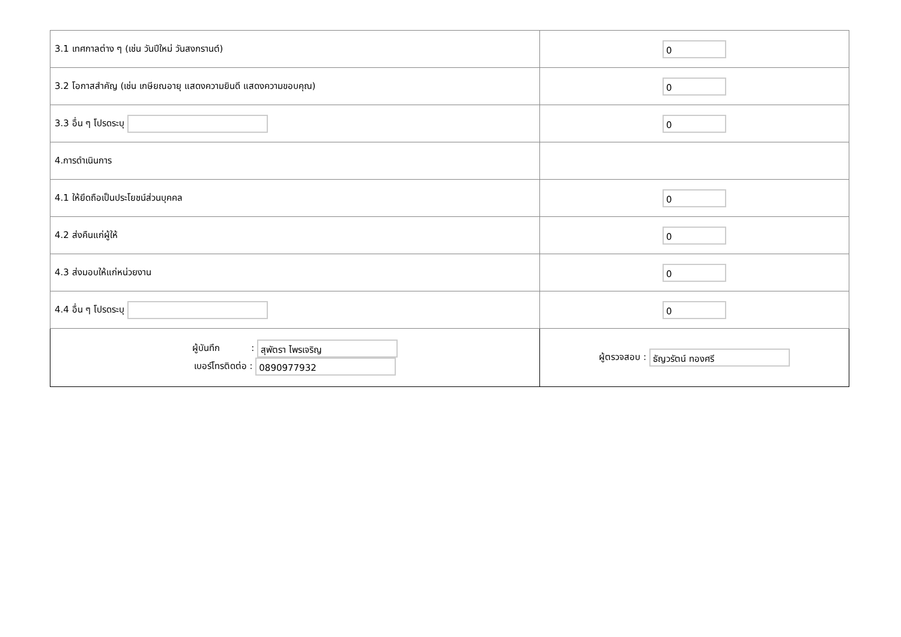| 3.1 เทศกาลต่าง ๆ (เช่น วันปีใหม่ วันสงกรานต์) | 0 |
| 3.2 โอกาสสำคัญ (เช่น เกษียณอายุ แสดงความยินดี แสดงความขอบคุณ) | 0 |
| 3.3 อื่น ๆ โปรดระบุ | 0 |
| 4.การดำเนินการ | |
| 4.1 ให้ยึดถือเป็นประโยชน์ส่วนบุคคล | 0 |
| 4.2 ส่งคืนแก่ผู้ให้ | 0 |
| 4.3 ส่งมอบให้แก่หน่วยงาน | 0 |
| 4.4 อื่น ๆ โปรดระบุ | 0 |
| ผู้บันทึก : สุพัตรา ไพรเจริญ เบอร์โทรติดต่อ : 0890977932 | ผู้ตรวจสอบ : ธัญวรัตน์ ทองศรี |